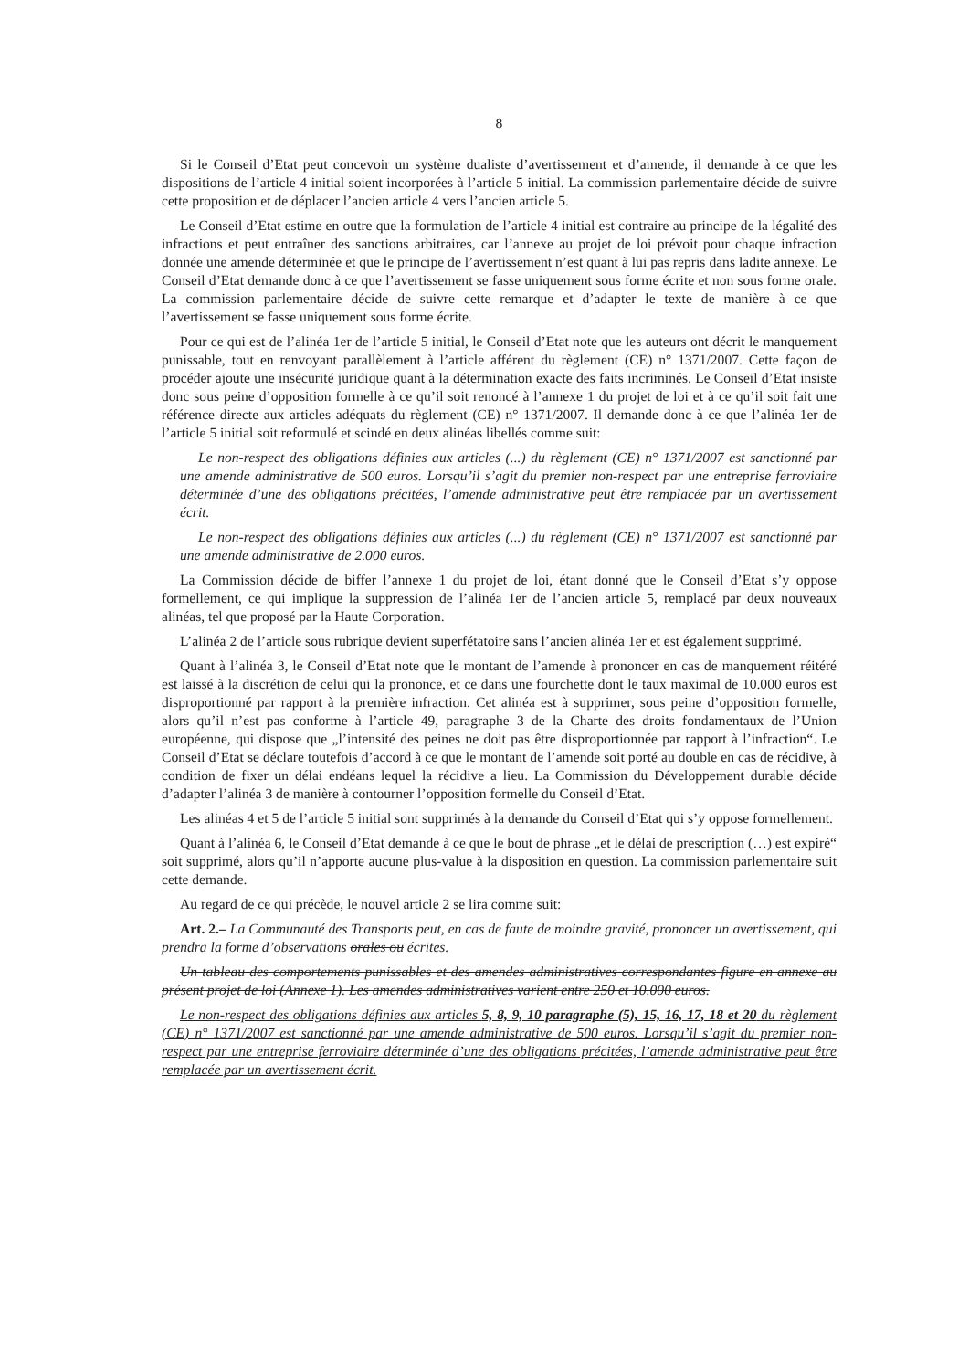8
Si le Conseil d’Etat peut concevoir un système dualiste d’avertissement et d’amende, il demande à ce que les dispositions de l’article 4 initial soient incorporées à l’article 5 initial. La commission parlementaire décide de suivre cette proposition et de déplacer l’ancien article 4 vers l’ancien article 5.
Le Conseil d’Etat estime en outre que la formulation de l’article 4 initial est contraire au principe de la légalité des infractions et peut entraîner des sanctions arbitraires, car l’annexe au projet de loi prévoit pour chaque infraction donnée une amende déterminée et que le principe de l’avertissement n’est quant à lui pas repris dans ladite annexe. Le Conseil d’Etat demande donc à ce que l’avertissement se fasse uniquement sous forme écrite et non sous forme orale. La commission parlementaire décide de suivre cette remarque et d’adapter le texte de manière à ce que l’avertissement se fasse uniquement sous forme écrite.
Pour ce qui est de l’alinéa 1er de l’article 5 initial, le Conseil d’Etat note que les auteurs ont décrit le manquement punissable, tout en renvoyant parallèlement à l’article afférent du règlement (CE) n° 1371/2007. Cette façon de procéder ajoute une insécurité juridique quant à la détermination exacte des faits incriminés. Le Conseil d’Etat insiste donc sous peine d’opposition formelle à ce qu’il soit renoncé à l’annexe 1 du projet de loi et à ce qu’il soit fait une référence directe aux articles adéquats du règlement (CE) n° 1371/2007. Il demande donc à ce que l’alinéa 1er de l’article 5 initial soit reformulé et scindé en deux alinéas libellés comme suit:
Le non-respect des obligations définies aux articles (...) du règlement (CE) n° 1371/2007 est sanctionné par une amende administrative de 500 euros. Lorsqu’il s’agit du premier non-respect par une entreprise ferroviaire déterminée d’une des obligations précitées, l’amende administrative peut être remplacée par un avertissement écrit.
Le non-respect des obligations définies aux articles (...) du règlement (CE) n° 1371/2007 est sanctionné par une amende administrative de 2.000 euros.
La Commission décide de biffer l’annexe 1 du projet de loi, étant donné que le Conseil d’Etat s’y oppose formellement, ce qui implique la suppression de l’alinéa 1er de l’ancien article 5, remplacé par deux nouveaux alinéas, tel que proposé par la Haute Corporation.
L’alinéa 2 de l’article sous rubrique devient superfétatoire sans l’ancien alinéa 1er et est également supprimé.
Quant à l’alinéa 3, le Conseil d’Etat note que le montant de l’amende à prononcer en cas de manquement réitéré est laissé à la discrétion de celui qui la prononce, et ce dans une fourchette dont le taux maximal de 10.000 euros est disproportionné par rapport à la première infraction. Cet alinéa est à supprimer, sous peine d’opposition formelle, alors qu’il n’est pas conforme à l’article 49, paragraphe 3 de la Charte des droits fondamentaux de l’Union européenne, qui dispose que „l’intensité des peines ne doit pas être disproportionnée par rapport à l’infraction“. Le Conseil d’Etat se déclare toutefois d’accord à ce que le montant de l’amende soit porté au double en cas de récidive, à condition de fixer un délai endéans lequel la récidive a lieu. La Commission du Développement durable décide d’adapter l’alinéa 3 de manière à contourner l’opposition formelle du Conseil d’Etat.
Les alinéas 4 et 5 de l’article 5 initial sont supprimés à la demande du Conseil d’Etat qui s’y oppose formellement.
Quant à l’alinéa 6, le Conseil d’Etat demande à ce que le bout de phrase „et le délai de prescription (…) est expiré“ soit supprimé, alors qu’il n’apporte aucune plus-value à la disposition en question. La commission parlementaire suit cette demande.
Au regard de ce qui précède, le nouvel article 2 se lira comme suit:
Art. 2.– La Communauté des Transports peut, en cas de faute de moindre gravité, prononcer un avertissement, qui prendra la forme d’observations orales ou écrites.
Un tableau des comportements punissables et des amendes administratives correspondantes figure en annexe au présent projet de loi (Annexe 1). Les amendes administratives varient entre 250 et 10.000 euros.
Le non-respect des obligations définies aux articles 5, 8, 9, 10 paragraphe (5), 15, 16, 17, 18 et 20 du règlement (CE) n° 1371/2007 est sanctionné par une amende administrative de 500 euros. Lorsqu’il s’agit du premier non-respect par une entreprise ferroviaire déterminée d’une des obligations précitées, l’amende administrative peut être remplacée par un avertissement écrit.